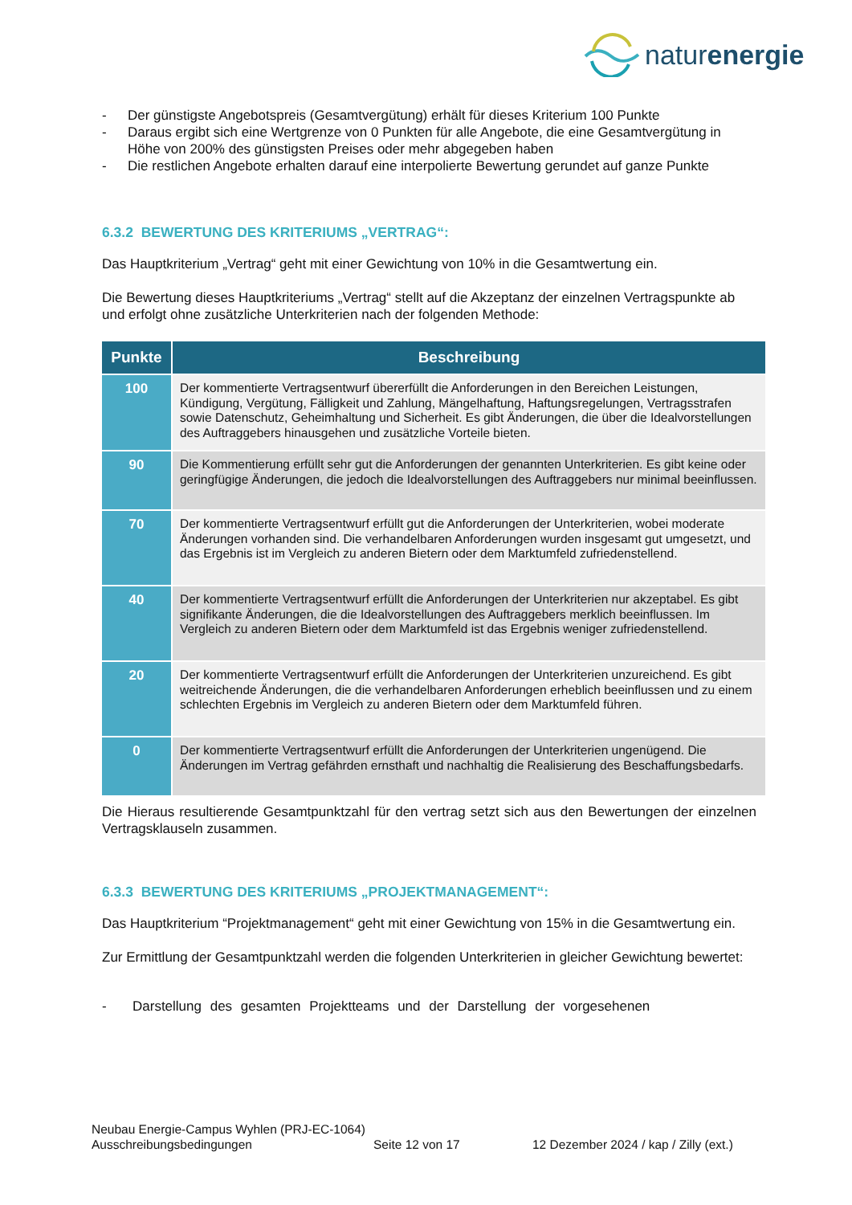naturenergie
- Der günstigste Angebotspreis (Gesamtvergütung) erhält für dieses Kriterium 100 Punkte
- Daraus ergibt sich eine Wertgrenze von 0 Punkten für alle Angebote, die eine Gesamtvergütung in Höhe von 200% des günstigsten Preises oder mehr abgegeben haben
- Die restlichen Angebote erhalten darauf eine interpolierte Bewertung gerundet auf ganze Punkte
6.3.2 BEWERTUNG DES KRITERIUMS „VERTRAG“:
Das Hauptkriterium „Vertrag“ geht mit einer Gewichtung von 10% in die Gesamtwertung ein.
Die Bewertung dieses Hauptkriteriums „Vertrag“ stellt auf die Akzeptanz der einzelnen Vertragspunkte ab und erfolgt ohne zusätzliche Unterkriterien nach der folgenden Methode:
| Punkte | Beschreibung |
| --- | --- |
| 100 | Der kommentierte Vertragsentwurf übererfüllt die Anforderungen in den Bereichen Leistungen, Kündigung, Vergütung, Fälligkeit und Zahlung, Mängelhaftung, Haftungsregelungen, Vertragsstrafen sowie Datenschutz, Geheimhaltung und Sicherheit. Es gibt Änderungen, die über die Idealvorstellungen des Auftraggebers hinausgehen und zusätzliche Vorteile bieten. |
| 90 | Die Kommentierung erfüllt sehr gut die Anforderungen der genannten Unterkriterien. Es gibt keine oder geringfügige Änderungen, die jedoch die Idealvorstellungen des Auftraggebers nur minimal beeinflussen. |
| 70 | Der kommentierte Vertragsentwurf erfüllt gut die Anforderungen der Unterkriterien, wobei moderate Änderungen vorhanden sind. Die verhandelbaren Anforderungen wurden insgesamt gut umgesetzt, und das Ergebnis ist im Vergleich zu anderen Bietern oder dem Marktumfeld zufriedenstellend. |
| 40 | Der kommentierte Vertragsentwurf erfüllt die Anforderungen der Unterkriterien nur akzeptabel. Es gibt signifikante Änderungen, die die Idealvorstellungen des Auftraggebers merklich beeinflussen. Im Vergleich zu anderen Bietern oder dem Marktumfeld ist das Ergebnis weniger zufriedenstellend. |
| 20 | Der kommentierte Vertragsentwurf erfüllt die Anforderungen der Unterkriterien unzureichend. Es gibt weitreichende Änderungen, die die verhandelbaren Anforderungen erheblich beeinflussen und zu einem schlechten Ergebnis im Vergleich zu anderen Bietern oder dem Marktumfeld führen. |
| 0 | Der kommentierte Vertragsentwurf erfüllt die Anforderungen der Unterkriterien ungenügend. Die Änderungen im Vertrag gefährden ernsthaft und nachhaltig die Realisierung des Beschaffungsbedarfs. |
Die Hieraus resultierende Gesamtpunktzahl für den vertrag setzt sich aus den Bewertungen der einzelnen Vertragsklauseln zusammen.
6.3.3 BEWERTUNG DES KRITERIUMS „PROJEKTMANAGEMENT“:
Das Hauptkriterium “Projektmanagement“ geht mit einer Gewichtung von 15% in die Gesamtwertung ein.
Zur Ermittlung der Gesamtpunktzahl werden die folgenden Unterkriterien in gleicher Gewichtung bewertet:
- Darstellung des gesamten Projektteams und der Darstellung der vorgesehenen
Neubau Energie-Campus Wyhlen (PRJ-EC-1064)
Ausschreibungsbedingungen Seite 12 von 17 12 Dezember 2024 / kap / Zilly (ext.)